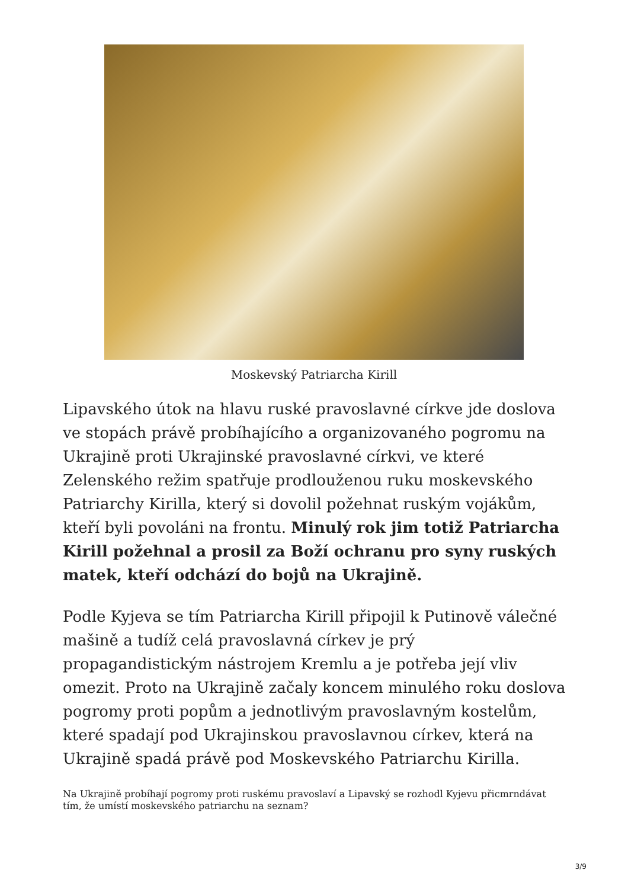Moskevský Patriarcha Kirill
Lipavského útok na hlavu ruské pravoslavné církve jde doslova ve stopách právě probíhajícího a organizovaného pogromu na Ukrajině proti Ukrajinské pravoslavné církvi, ve které Zelenského režim spatřuje prodlouženou ruku moskevského Patriarchy Kirilla, který si dovolil požehnat ruským vojákům, kteří byli povoláni na frontu. Minulý rok jim totiž Patriarcha Kirill požehnal a prosil za Boží ochranu pro syny ruských matek, kteří odchází do bojů na Ukrajině.
Podle Kyjeva se tím Patriarcha Kirill připojil k Putinově válečné mašině a tudíž celá pravoslavná církev je prý propagandistickým nástrojem Kremlu a je potřeba její vliv omezit. Proto na Ukrajině začaly koncem minulého roku doslova pogromy proti popům a jednotlivým pravoslavným kostelům, které spadají pod Ukrajinskou pravoslavnou církev, která na Ukrajině spadá právě pod Moskevského Patriarchu Kirilla.
Na Ukrajině probíhají pogromy proti ruskému pravoslaví a Lipavský se rozhodl Kyjevu přicmrndávat tím, že umístí moskevského patriarchu na seznam?
3/9